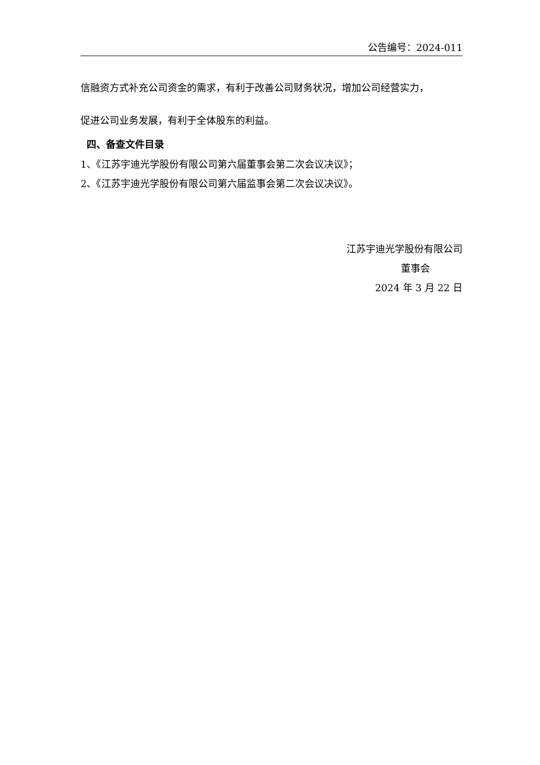公告编号：2024-011
信融资方式补充公司资金的需求，有利于改善公司财务状况，增加公司经营实力，
促进公司业务发展，有利于全体股东的利益。
四、备查文件目录
1、《江苏宇迪光学股份有限公司第六届董事会第二次会议决议》；
2、《江苏宇迪光学股份有限公司第六届监事会第二次会议决议》。
江苏宇迪光学股份有限公司
董事会
2024 年 3 月 22 日